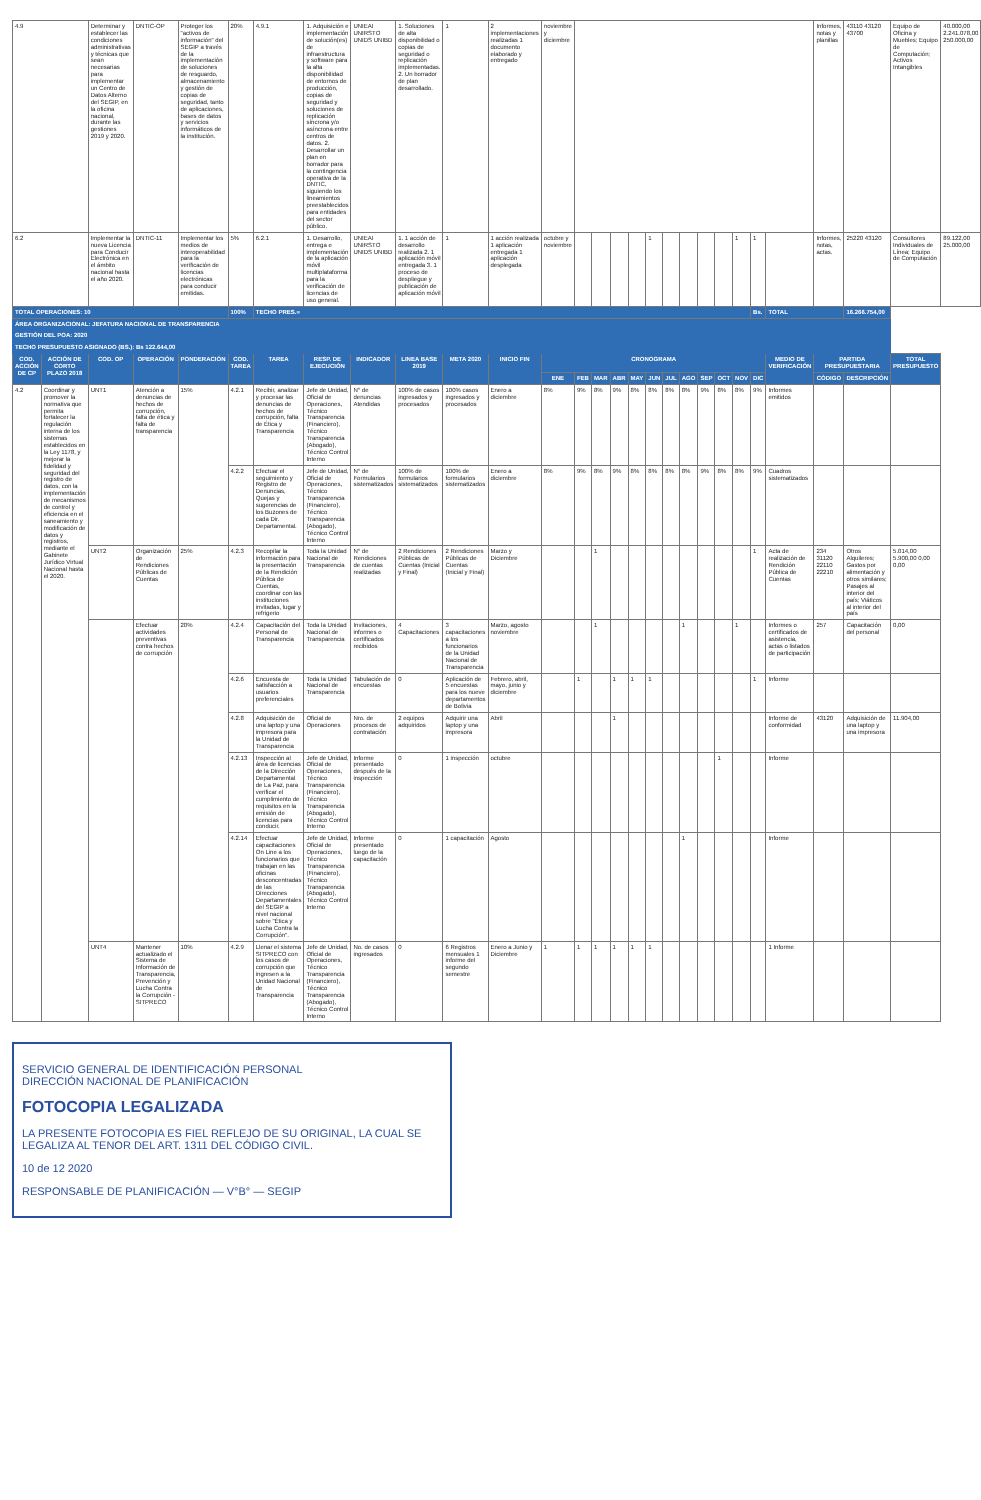| 4.9 | | Determinar y establecer las condiciones administrativas y técnicas que sean necesarias para implementar un Centro de Datos Alterno del SEGIP, en la oficina nacional, durante las gestiones 2019 y 2020. | | DNTIC-OP | Proteger los "activos de información" del SEGIP a través de la implementación de soluciones de resguardo, almacenamiento y gestión de copias de seguridad, tanto de aplicaciones, bases de datos y servicios informáticos de la institución. | 20% | 4.9.1 | 1. Adquisición e implementación de solución(es) de infraestructura y software para la alta disponibilidad de entornos de producción, copias de seguridad y soluciones de replicación síncrona y/o asíncrona entre centros de datos. 2. Desarrollar un plan en borrador para la contingencia operativa de la DNTIC, siguiendo los lineamientos preestablecidos para entidades del sector público. | UNIEAI UNIRSTO UNIDS UNIBD | 1. Soluciones de alta disponibilidad o copias de seguridad o replicación implementadas. 2. Un borrador de plan desarrollado. | 1 | 2 implementaciones realizadas 1 documento elaborado y entregado | noviembre y diciembre | | | | | | | | | | | | | Informes, notas y planillas | 43110 43120 43700 | Equipo de Oficina y Muebles; Equipo de Computación; Activos Intangibles | 40.000,00 2.241.078,00 250.000,00 |
| 6.2 | | Implementar la nueva Licencia para Conducir Electrónica en el ámbito nacional hasta el año 2020. | | DNTIC-11 | Implementar los medios de interoperabilidad para la verificación de licencias electrónicas para conducir emitidas. | 5% | 6.2.1 | 1. Desarrollo, entrega e implementación de la aplicación móvil multiplataforma para la verificación de licencias de uso general. | UNIEAI UNIRSTO UNIDS UNIBD | 1. 1 acción de desarrollo realizada 2. 1 aplicación móvil entregada 3. 1 proceso de despliegue y publicación de aplicación móvil | 1 | 1 acción realizada 1 aplicación entregada 1 aplicación desplegada | octubre y noviembre | | | | | 1 | | | | | 1 | 1 | | Informes, notas, actas. | 25220 43120 | Consultores Individuales de Línea; Equipo de Computación | 89.122,00 25.000,00 |
| TOTAL OPERACIONES: 10 | | | | | | 100% | TECHO PRES.= | | | | | | | | | | | | | | | | | Bs. | TOTAL | | 16.266.754,00 | | |
| ÁREA ORGANIZACIONAL: JEFATURA NACIONAL DE TRANSPARENCIA | | | | | | | | | | | | | | | | | | | | | | | | | | | | | |
| GESTIÓN DEL POA: 2020 | | | | | | | | | | | | | | | | | | | | | | | | | | | | | |
| TECHO PRESUPUESTO ASIGNADO (BS.): Bs 122.644,00 | | | | | | | | | | | | | | | | | | | | | | | | | | | | | |
| COD. ACCIÓN DE CP | ACCIÓN DE CORTO PLAZO 2018 | COD. OP | OPERACIÓN | | PONDERACIÓN | COD. TAREA | TAREA | RESP. DE EJECUCIÓN | INDICADOR | LINEA BASE 2019 | META 2020 | INICIO FIN | CRONOGRAMA | | | | | | | | | | | | MEDIO DE VERIFICACIÓN | PARTIDA PRESUPUESTARIA | | TOTAL PRESUPUESTO | |
| | | | | | | | | | | | | | ENE | FEB | MAR | ABR | MAY | JUN | JUL | AGO | SEP | OCT | NOV | DIC | | CÓDIGO | DESCRIPCIÓN | | |
| 4.2 | Coordinar y promover la normativa que permita fortalecer la regulación interna de los sistemas establecidos en la Ley 1178, y mejorar la fidelidad y seguridad del registro de datos, con la implementación de mecanismos de control y eficiencia en el saneamiento y modificación de datos y registros, mediante el Gabinete Jurídico Virtual Nacional hasta el 2020. | UNT1 | Atención a denuncias de hechos de corrupción, falta de ética y falta de transparencia | | 15% | 4.2.1 | Recibir, analizar y procesar las denuncias de hechos de corrupción, falta de Ética y Transparencia | Jefe de Unidad, Oficial de Operaciones, Técnico Transparencia (Financiero), Técnico Transparencia (Abogado), Técnico Control Interno | N° de denuncias Atendidas | 100% de casos ingresados y procesados | 100% casos ingresados y procesados | Enero a diciembre | 8% | 9% | 8% | 9% | 8% | 8% | 8% | 8% | 9% | 8% | 8% | 9% | Informes emitidos | | | | |
| | | | | | | 4.2.2 | Efectuar el seguimiento y Registro de Denuncias, Quejas y sugerencias de los Buzones de cada Dir. Departamental. | Jefe de Unidad, Oficial de Operaciones, Técnico Transparencia (Financiero), Técnico Transparencia (Abogado), Técnico Control Interno | N° de Formularios sistematizados | 100% de formularios sistematizados | 100% de formularios sistematizados | Enero a diciembre | 8% | 9% | 8% | 9% | 8% | 8% | 8% | 8% | 9% | 8% | 8% | 9% | Cuadros sistematizados | | | | |
| | | UNT2 | Organización de Rendiciones Públicas de Cuentas | | 25% | 4.2.3 | Recopilar la información para la presentación de la Rendición Pública de Cuentas, coordinar con las instituciones invitadas, lugar y refrigerio | Toda la Unidad Nacional de Transparencia | N° de Rendiciones de cuentas realizadas | 2 Rendiciones Públicas de Cuentas (Inicial y Final) | 2 Rendiciones Públicas de Cuentas (Inicial y Final) | Marzo y Diciembre | | | 1 | | | | | | | | | 1 | Acta de realización de Rendición Pública de Cuentas | 234 31120 22110 22210 | Otros Alquileres; Gastos por alimentación y otros similares; Pasajes al interior del país; Viáticos al interior del país | 5.014,00 5.900,00 0,00 0,00 | |
| | | | Efectuar actividades preventivas contra hechos de corrupción | | 20% | 4.2.4 | Capacitación del Personal de Transparencia | Toda la Unidad Nacional de Transparencia | Invitaciones, informes o certificados recibidos | 4 Capacitaciones | 3 capacitaciones a los funcionarios de la Unidad Nacional de Transparencia | Marzo, agosto noviembre | | | 1 | | | | | 1 | | | 1 | | Informes o certificados de asistencia, actas o listados de participación | 257 | Capacitación del personal | 0,00 | |
| | | | | | | 4.2.6 | Encuesta de satisfacción a usuarios preferenciales | Toda la Unidad Nacional de Transparencia | Tabulación de encuestas | 0 | Aplicación de 5 encuestas para los nueve departamentos de Bolivia | Febrero, abril, mayo, junio y diciembre | | 1 | | 1 | 1 | 1 | | | | | | 1 | Informe | | | | |
| | | | | | | 4.2.8 | Adquisición de una laptop y una impresora para la Unidad de Transparencia | Oficial de Operaciones | Nro. de procesos de contratación | 2 equipos adquiridos | Adquirir una laptop y una impresora | Abril | | | | 1 | | | | | | | | | Informe de conformidad | 43120 | Adquisición de una laptop y una impresora | 11.904,00 | |
| | | | | | | 4.2.13 | Inspección al área de licencias de la Dirección Departamental de La Paz, para verificar el cumplimiento de requisitos en la emisión de licencias para conducir. | Jefe de Unidad, Oficial de Operaciones, Técnico Transparencia (Financiero), Técnico Transparencia (Abogado), Técnico Control Interno | Informe presentado después de la inspección | 0 | 1 inspección | octubre | | | | | | | | | | 1 | | | Informe | | | | |
| | | | | | | 4.2.14 | Efectuar capacitaciones On Line a los funcionarios que trabajan en las oficinas desconcentradas de las Direcciones Departamentales del SEGIP a nivel nacional sobre "Ética y Lucha Contra la Corrupción". | Jefe de Unidad, Oficial de Operaciones, Técnico Transparencia (Financiero), Técnico Transparencia (Abogado), Técnico Control Interno | Informe presentado luego de la capacitación | 0 | 1 capacitación | Agosto | | | | | | | | 1 | | | | | Informe | | | | |
| | | UNT4 | Mantener actualizado el Sistema de Información de Transparencia, Prevención y Lucha Contra la Corrupción - SITPRECO | | 10% | 4.2.9 | Llenar el sistema SITPRECO con los casos de corrupción que ingresen a la Unidad Nacional de Transparencia | Jefe de Unidad, Oficial de Operaciones, Técnico Transparencia (Financiero), Técnico Transparencia (Abogado), Técnico Control Interno | No. de casos ingresados | 0 | 6 Registros mensuales 1 informe del segundo semestre | Enero a Junio y Diciembre | 1 | 1 | 1 | 1 | 1 | 1 | | | | | | | 1 Informe | | | | |
SERVICIO GENERAL DE IDENTIFICACIÓN PERSONAL
DIRECCIÓN NACIONAL DE PLANIFICACIÓN
FOTOCOPIA LEGALIZADA
LA PRESENTE FOTOCOPIA ES FIEL REFLEJO DE SU ORIGINAL, LA CUAL SE LEGALIZA AL TENOR DEL ART. 1311 DEL CÓDIGO CIVIL.
10 de 12 2020
RESPONSABLE DE PLANIFICACIÓN — V°B° — SEGIP